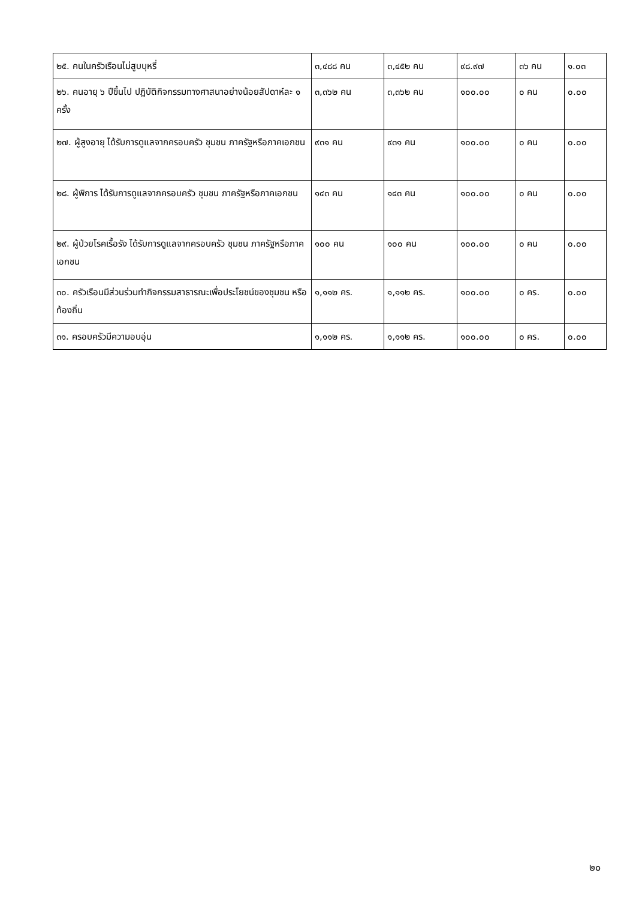| ๒๕. คนในครัวเรือนไม่สูบบุหรี่ | ๓,๔๘๘ คน | ๓,๔๕๒ คน | ๙๘.๙๗ | ๓๖ คน | ๑.๐๓ |
| ๒๖. คนอายุ ๖ ปีขึ้นไป ปฏิบัติกิจกรรมทางศาสนาอย่างน้อยสัปดาห์ละ ๑ ครั้ง | ๓,๓๖๒ คน | ๓,๓๖๒ คน | ๑๐๐.๐๐ | ๐ คน | ๐.๐๐ |
| ๒๗. ผู้สูงอายุ ได้รับการดูแลจากครอบครัว ชุมชน ภาครัฐหรือภาคเอกชน | ๙๓๑ คน | ๙๓๑ คน | ๑๐๐.๐๐ | ๐ คน | ๐.๐๐ |
| ๒๘. ผู้พิการ ได้รับการดูแลจากครอบครัว ชุมชน ภาครัฐหรือภาคเอกชน | ๑๔๓ คน | ๑๔๓ คน | ๑๐๐.๐๐ | ๐ คน | ๐.๐๐ |
| ๒๙. ผู้ป่วยโรคเรื้อรัง ได้รับการดูแลจากครอบครัว ชุมชน ภาครัฐหรือภาคเอกชน | ๑๐๐ คน | ๑๐๐ คน | ๑๐๐.๐๐ | ๐ คน | ๐.๐๐ |
| ๓๐. ครัวเรือนมีส่วนร่วมทำกิจกรรมสาธารณะเพื่อประโยชน์ของชุมชน หรือท้องถิ่น | ๑,๑๑๒ คร. | ๑,๑๑๒ คร. | ๑๐๐.๐๐ | ๐ คร. | ๐.๐๐ |
| ๓๑. ครอบครัวมีความอบอุ่น | ๑,๑๑๒ คร. | ๑,๑๑๒ คร. | ๑๐๐.๐๐ | ๐ คร. | ๐.๐๐ |
๒๐